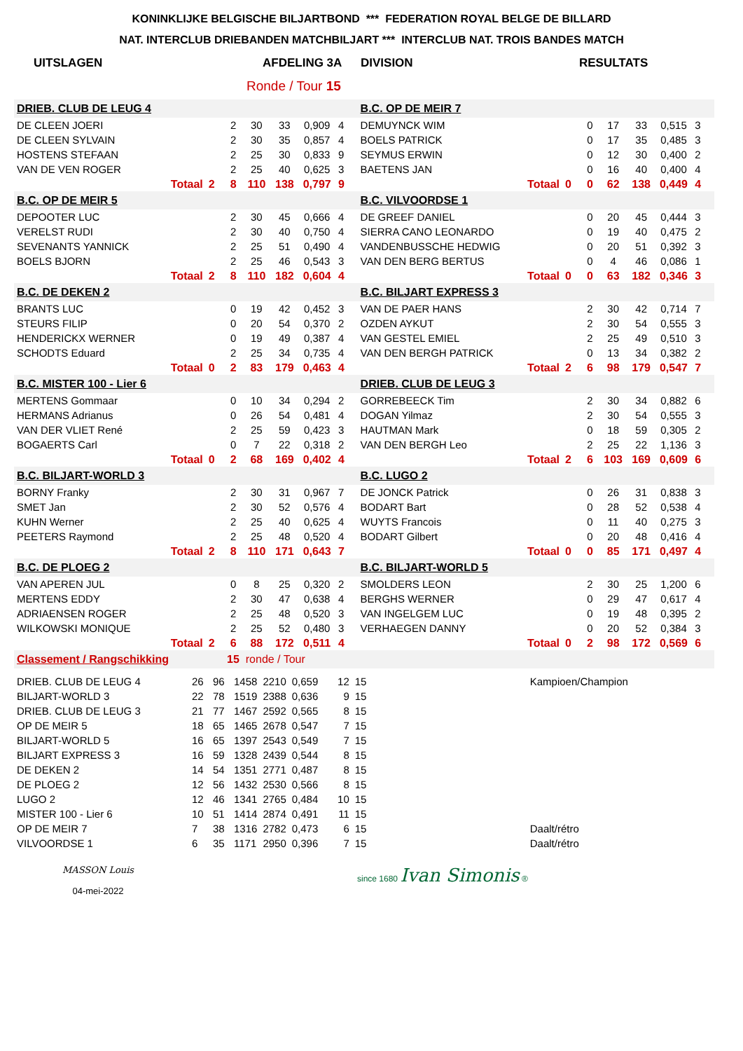KONINKLIJKE BELGISCHE BILJARTBOND *** FEDERATION ROYAL BELGE DE BILLARD
NAT. INTERCLUB DRIEBANDEN MATCHBILJART *** INTERCLUB NAT. TROIS BANDES MATCH
UITSLAGEN AFDELING 3A DIVISION RESULTATS
Ronde / Tour 15
| DRIEB. CLUB DE LEUG 4 | | | | | | | | B.C. OP DE MEIR 7 | | | | | | | |
| DE CLEEN JOERI | | | 2 | 30 | 33 | 0,909 | 4 | DEMUYNCK WIM | | | 0 | 17 | 33 | 0,515 | 3 |
| DE CLEEN SYLVAIN | | | 2 | 30 | 35 | 0,857 | 4 | BOELS PATRICK | | | 0 | 17 | 35 | 0,485 | 3 |
| HOSTENS STEFAAN | | | 2 | 25 | 30 | 0,833 | 9 | SEYMUS ERWIN | | | 0 | 12 | 30 | 0,400 | 2 |
| VAN DE VEN ROGER | | | 2 | 25 | 40 | 0,625 | 3 | BAETENS JAN | | | 0 | 16 | 40 | 0,400 | 4 |
| | Totaal | 2 | 8 | 110 | 138 | 0,797 | 9 | | Totaal | 0 | 0 | 62 | 138 | 0,449 | 4 |
| B.C. OP DE MEIR 5 | | | | | | | | B.C. VILVOORDSE 1 | | | | | | | |
| DEPOOTER LUC | | | 2 | 30 | 45 | 0,666 | 4 | DE GREEF DANIEL | | | 0 | 20 | 45 | 0,444 | 3 |
| VERELST RUDI | | | 2 | 30 | 40 | 0,750 | 4 | SIERRA CANO LEONARDO | | | 0 | 19 | 40 | 0,475 | 2 |
| SEVENANTS YANNICK | | | 2 | 25 | 51 | 0,490 | 4 | VANDENBUSSCHE HEDWIG | | | 0 | 20 | 51 | 0,392 | 3 |
| BOELS BJORN | | | 2 | 25 | 46 | 0,543 | 3 | VAN DEN BERG BERTUS | | | 0 | 4 | 46 | 0,086 | 1 |
| | Totaal | 2 | 8 | 110 | 182 | 0,604 | 4 | | Totaal | 0 | 0 | 63 | 182 | 0,346 | 3 |
| B.C. DE DEKEN 2 | | | | | | | | B.C. BILJART EXPRESS 3 | | | | | | | |
| BRANTS LUC | | | 0 | 19 | 42 | 0,452 | 3 | VAN DE PAER HANS | | | 2 | 30 | 42 | 0,714 | 7 |
| STEURS FILIP | | | 0 | 20 | 54 | 0,370 | 2 | OZDEN AYKUT | | | 2 | 30 | 54 | 0,555 | 3 |
| HENDERICKX WERNER | | | 0 | 19 | 49 | 0,387 | 4 | VAN GESTEL EMIEL | | | 2 | 25 | 49 | 0,510 | 3 |
| SCHODTS Eduard | | | 2 | 25 | 34 | 0,735 | 4 | VAN DEN BERGH PATRICK | | | 0 | 13 | 34 | 0,382 | 2 |
| | Totaal | 0 | 2 | 83 | 179 | 0,463 | 4 | | Totaal | 2 | 6 | 98 | 179 | 0,547 | 7 |
| B.C. MISTER 100 - Lier 6 | | | | | | | | DRIEB. CLUB DE LEUG 3 | | | | | | | |
| MERTENS Gommaar | | | 0 | 10 | 34 | 0,294 | 2 | GORREBEECK Tim | | | 2 | 30 | 34 | 0,882 | 6 |
| HERMANS Adrianus | | | 0 | 26 | 54 | 0,481 | 4 | DOGAN Yilmaz | | | 2 | 30 | 54 | 0,555 | 3 |
| VAN DER VLIET René | | | 2 | 25 | 59 | 0,423 | 3 | HAUTMAN Mark | | | 0 | 18 | 59 | 0,305 | 2 |
| BOGAERTS Carl | | | 0 | 7 | 22 | 0,318 | 2 | VAN DEN BERGH Leo | | | 2 | 25 | 22 | 1,136 | 3 |
| | Totaal | 0 | 2 | 68 | 169 | 0,402 | 4 | | Totaal | 2 | 6 | 103 | 169 | 0,609 | 6 |
| B.C. BILJART-WORLD 3 | | | | | | | | B.C. LUGO 2 | | | | | | | |
| BORNY Franky | | | 2 | 30 | 31 | 0,967 | 7 | DE JONCK Patrick | | | 0 | 26 | 31 | 0,838 | 3 |
| SMET Jan | | | 2 | 30 | 52 | 0,576 | 4 | BODART Bart | | | 0 | 28 | 52 | 0,538 | 4 |
| KUHN Werner | | | 2 | 25 | 40 | 0,625 | 4 | WUYTS Francois | | | 0 | 11 | 40 | 0,275 | 3 |
| PEETERS Raymond | | | 2 | 25 | 48 | 0,520 | 4 | BODART Gilbert | | | 0 | 20 | 48 | 0,416 | 4 |
| | Totaal | 2 | 8 | 110 | 171 | 0,643 | 7 | | Totaal | 0 | 0 | 85 | 171 | 0,497 | 4 |
| B.C. DE PLOEG 2 | | | | | | | | B.C. BILJART-WORLD 5 | | | | | | | |
| VAN APEREN JUL | | | 0 | 8 | 25 | 0,320 | 2 | SMOLDERS LEON | | | 2 | 30 | 25 | 1,200 | 6 |
| MERTENS EDDY | | | 2 | 30 | 47 | 0,638 | 4 | BERGHS WERNER | | | 0 | 29 | 47 | 0,617 | 4 |
| ADRIAENSEN ROGER | | | 2 | 25 | 48 | 0,520 | 3 | VAN INGELGEM LUC | | | 0 | 19 | 48 | 0,395 | 2 |
| WILKOWSKI MONIQUE | | | 2 | 25 | 52 | 0,480 | 3 | VERHAEGEN DANNY | | | 0 | 20 | 52 | 0,384 | 3 |
| | Totaal | 2 | 6 | 88 | 172 | 0,511 | 4 | | Totaal | 0 | 2 | 98 | 172 | 0,569 | 6 |
| Classement / Rangschikking | | | 15 ronde / Tour | | | | | | | | | | | | |
| DRIEB. CLUB DE LEUG 4 | 26 | 96 | 1458 | 2210 | 0,659 | 12 | 15 | Kampioen/Champion |
| BILJART-WORLD 3 | 22 | 78 | 1519 | 2388 | 0,636 | 9 | 15 | |
| DRIEB. CLUB DE LEUG 3 | 21 | 77 | 1467 | 2592 | 0,565 | 8 | 15 | |
| OP DE MEIR 5 | 18 | 65 | 1465 | 2678 | 0,547 | 7 | 15 | |
| BILJART-WORLD 5 | 16 | 65 | 1397 | 2543 | 0,549 | 7 | 15 | |
| BILJART EXPRESS 3 | 16 | 59 | 1328 | 2439 | 0,544 | 8 | 15 | |
| DE DEKEN 2 | 14 | 54 | 1351 | 2771 | 0,487 | 8 | 15 | |
| DE PLOEG 2 | 12 | 56 | 1432 | 2530 | 0,566 | 8 | 15 | |
| LUGO 2 | 12 | 46 | 1341 | 2765 | 0,484 | 10 | 15 | |
| MISTER 100 - Lier 6 | 10 | 51 | 1414 | 2874 | 0,491 | 11 | 15 | |
| OP DE MEIR 7 | 7 | 38 | 1316 | 2782 | 0,473 | 6 | 15 | Daalt/rétro |
| VILVOORDSE 1 | 6 | 35 | 1171 | 2950 | 0,396 | 7 | 15 | Daalt/rétro |
MASSON Louis
04-mei-2022
since 1680 Ivan Simonis ®